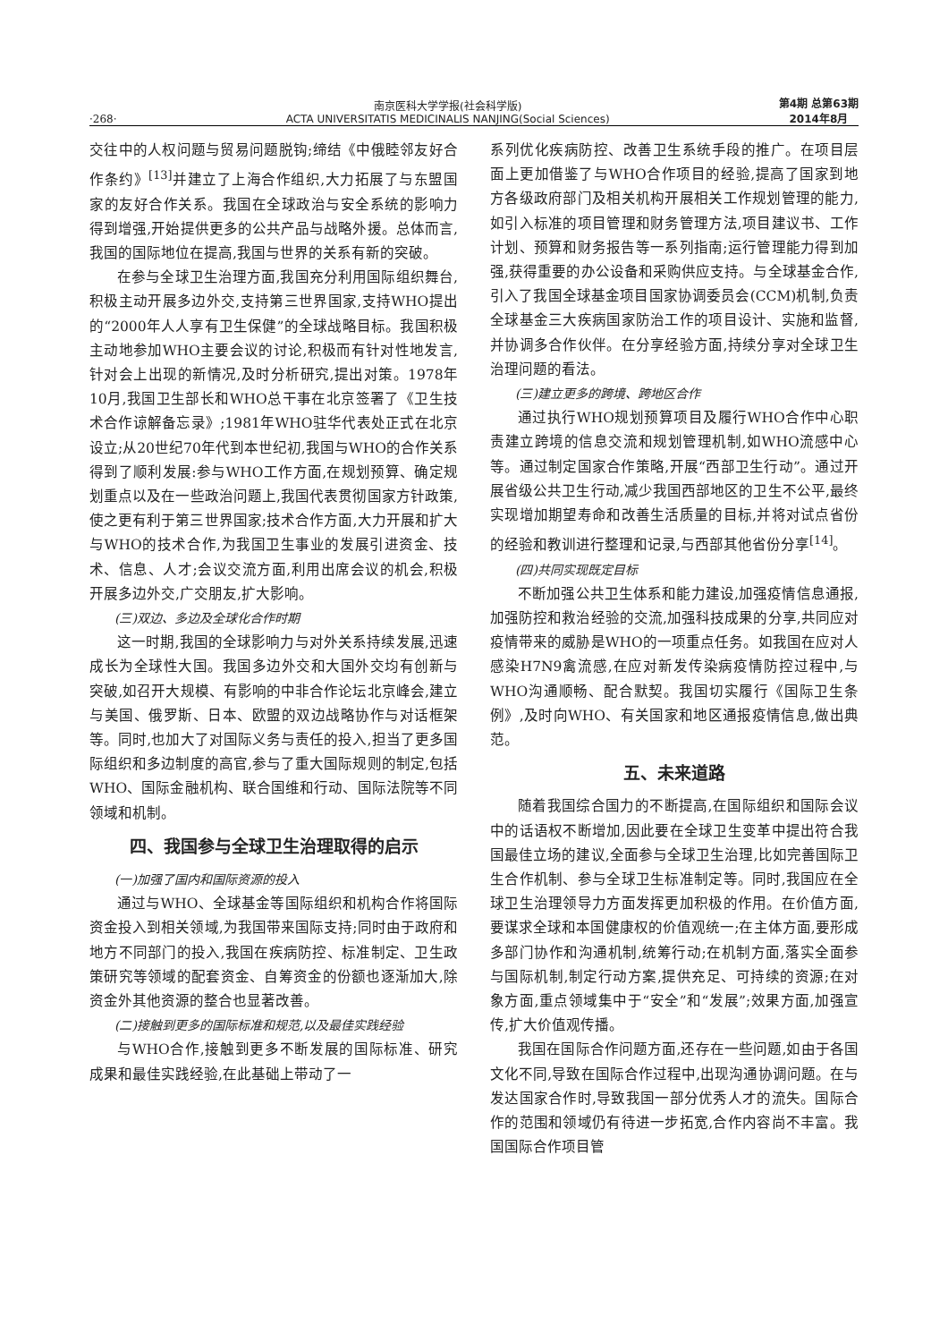·268·
南京医科大学学报(社会科学版)
ACTA UNIVERSITATIS MEDICINALIS NANJING(Social Sciences)
第4期 总第63期
2014年8月
交往中的人权问题与贸易问题脱钩;缔结《中俄睦邻友好合作条约》<sup>[13]</sup>并建立了上海合作组织,大力拓展了与东盟国家的友好合作关系。我国在全球政治与安全系统的影响力得到增强,开始提供更多的公共产品与战略外援。总体而言,我国的国际地位在提高,我国与世界的关系有新的突破。
在参与全球卫生治理方面,我国充分利用国际组织舞台,积极主动开展多边外交,支持第三世界国家,支持WHO提出的“2000年人人享有卫生保健”的全球战略目标。我国积极主动地参加WHO主要会议的讨论,积极而有针对性地发言,针对会上出现的新情况,及时分析研究,提出对策。1978年10月,我国卫生部长和WHO总干事在北京签署了《卫生技术合作谅解备忘录》;1981年WHO驻华代表处正式在北京设立;从20世纪70年代到本世纪初,我国与WHO的合作关系得到了顺利发展:参与WHO工作方面,在规划预算、确定规划重点以及在一些政治问题上,我国代表贯彻国家方针政策,使之更有利于第三世界国家;技术合作方面,大力开展和扩大与WHO的技术合作,为我国卫生事业的发展引进资金、技术、信息、人才;会议交流方面,利用出席会议的机会,积极开展多边外交,广交朋友,扩大影响。
(三)双边、多边及全球化合作时期
这一时期,我国的全球影响力与对外关系持续发展,迅速成长为全球性大国。我国多边外交和大国外交均有创新与突破,如召开大规模、有影响的中非合作论坛北京峰会,建立与美国、俄罗斯、日本、欧盟的双边战略协作与对话框架等。同时,也加大了对国际义务与责任的投入,担当了更多国际组织和多边制度的高官,参与了重大国际规则的制定,包括WHO、国际金融机构、联合国维和行动、国际法院等不同领域和机制。
四、我国参与全球卫生治理取得的启示
(一)加强了国内和国际资源的投入
通过与WHO、全球基金等国际组织和机构合作将国际资金投入到相关领域,为我国带来国际支持;同时由于政府和地方不同部门的投入,我国在疾病防控、标准制定、卫生政策研究等领域的配套资金、自筹资金的份额也逐渐加大,除资金外其他资源的整合也显著改善。
(二)接触到更多的国际标准和规范,以及最佳实践经验
与WHO合作,接触到更多不断发展的国际标准、研究成果和最佳实践经验,在此基础上带动了一
系列优化疾病防控、改善卫生系统手段的推广。在项目层面上更加借鉴了与WHO合作项目的经验,提高了国家到地方各级政府部门及相关机构开展相关工作规划管理的能力,如引入标准的项目管理和财务管理方法,项目建议书、工作计划、预算和财务报告等一系列指南;运行管理能力得到加强,获得重要的办公设备和采购供应支持。与全球基金合作,引入了我国全球基金项目国家协调委员会(CCM)机制,负责全球基金三大疾病国家防治工作的项目设计、实施和监督,并协调多合作伙伴。在分享经验方面,持续分享对全球卫生治理问题的看法。
(三)建立更多的跨境、跨地区合作
通过执行WHO规划预算项目及履行WHO合作中心职责建立跨境的信息交流和规划管理机制,如WHO流感中心等。通过制定国家合作策略,开展“西部卫生行动”。通过开展省级公共卫生行动,减少我国西部地区的卫生不公平,最终实现增加期望寿命和改善生活质量的目标,并将对试点省份的经验和教训进行整理和记录,与西部其他省份分享<sup>[14]</sup>。
(四)共同实现既定目标
不断加强公共卫生体系和能力建设,加强疫情信息通报,加强防控和救治经验的交流,加强科技成果的分享,共同应对疫情带来的威胁是WHO的一项重点任务。如我国在应对人感染H7N9禽流感,在应对新发传染病疫情防控过程中,与WHO沟通顺畅、配合默契。我国切实履行《国际卫生条例》,及时向WHO、有关国家和地区通报疫情信息,做出典范。
五、未来道路
随着我国综合国力的不断提高,在国际组织和国际会议中的话语权不断增加,因此要在全球卫生变革中提出符合我国最佳立场的建议,全面参与全球卫生治理,比如完善国际卫生合作机制、参与全球卫生标准制定等。同时,我国应在全球卫生治理领导力方面发挥更加积极的作用。在价值方面,要谋求全球和本国健康权的价值观统一;在主体方面,要形成多部门协作和沟通机制,统筹行动;在机制方面,落实全面参与国际机制,制定行动方案,提供充足、可持续的资源;在对象方面,重点领域集中于“安全”和“发展”;效果方面,加强宣传,扩大价值观传播。
我国在国际合作问题方面,还存在一些问题,如由于各国文化不同,导致在国际合作过程中,出现沟通协调问题。在与发达国家合作时,导致我国一部分优秀人才的流失。国际合作的范围和领域仍有待进一步拓宽,合作内容尚不丰富。我国国际合作项目管